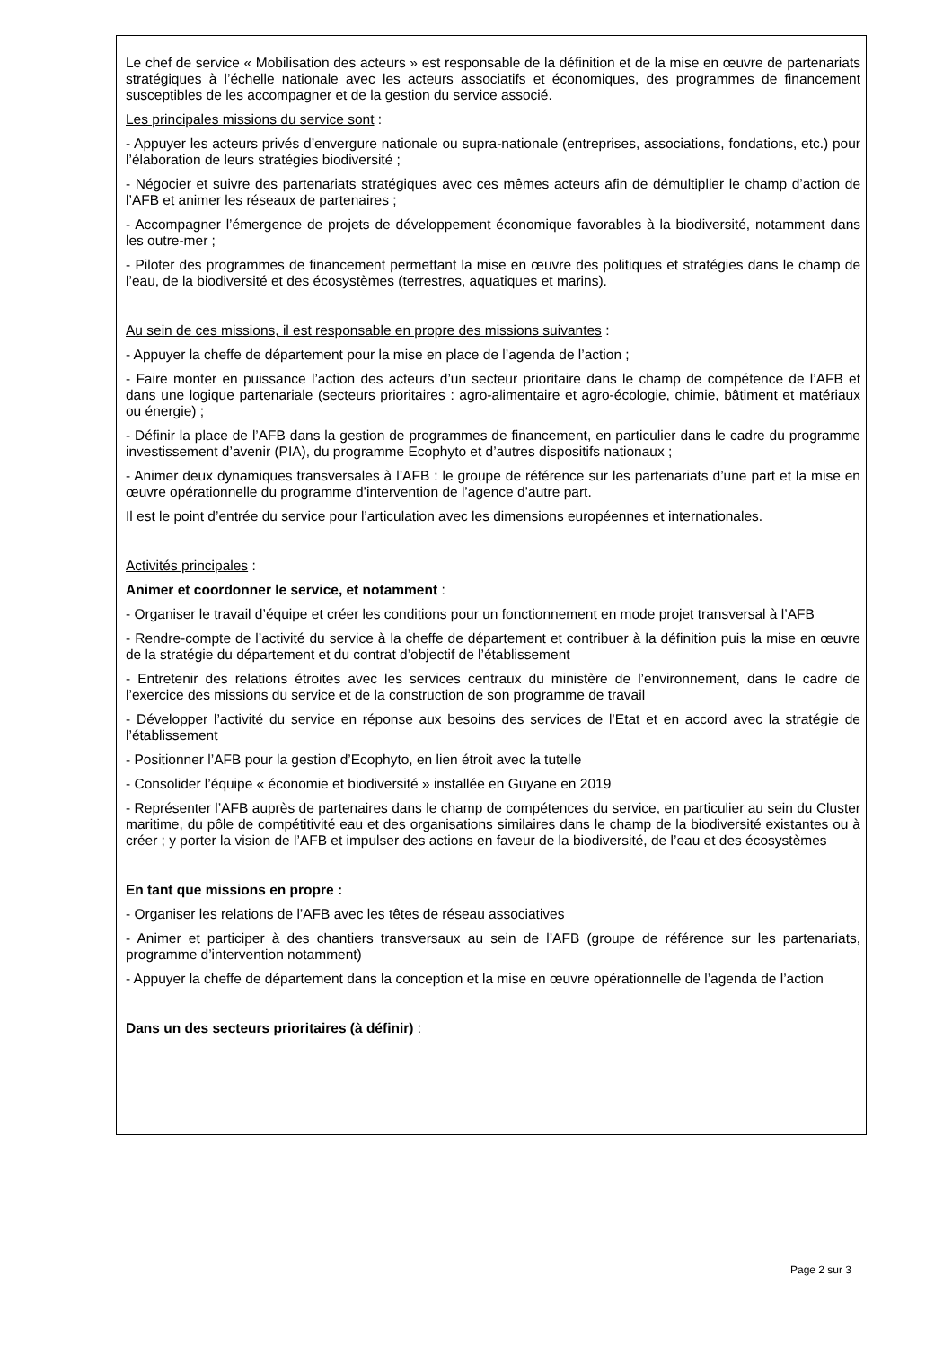Le chef de service « Mobilisation des acteurs » est responsable de la définition et de la mise en œuvre de partenariats stratégiques à l’échelle nationale avec les acteurs associatifs et économiques, des programmes de financement susceptibles de les accompagner et de la gestion du service associé.
Les principales missions du service sont :
- Appuyer les acteurs privés d’envergure nationale ou supra-nationale (entreprises, associations, fondations, etc.) pour l’élaboration de leurs stratégies biodiversité ;
- Négocier et suivre des partenariats stratégiques avec ces mêmes acteurs afin de démultiplier le champ d’action de l’AFB et animer les réseaux de partenaires ;
- Accompagner l’émergence de projets de développement économique favorables à la biodiversité, notamment dans les outre-mer ;
- Piloter des programmes de financement permettant la mise en œuvre des politiques et stratégies dans le champ de l’eau, de la biodiversité et des écosystèmes (terrestres, aquatiques et marins).
Au sein de ces missions, il est responsable en propre des missions suivantes :
- Appuyer la cheffe de département pour la mise en place de l’agenda de l’action ;
- Faire monter en puissance l’action des acteurs d’un secteur prioritaire dans le champ de compétence de l’AFB et dans une logique partenariale (secteurs prioritaires : agro-alimentaire et agro-écologie, chimie, bâtiment et matériaux ou énergie) ;
- Définir la place de l’AFB dans la gestion de programmes de financement, en particulier dans le cadre du programme investissement d’avenir (PIA), du programme Ecophyto et d’autres dispositifs nationaux ;
- Animer deux dynamiques transversales à l’AFB : le groupe de référence sur les partenariats d’une part et la mise en œuvre opérationnelle du programme d’intervention de l’agence d’autre part.
Il est le point d’entrée du service pour l’articulation avec les dimensions européennes et internationales.
Activités principales :
Animer et coordonner le service, et notamment :
- Organiser le travail d’équipe et créer les conditions pour un fonctionnement en mode projet transversal à l’AFB
- Rendre-compte de l’activité du service à la cheffe de département et contribuer à la définition puis la mise en œuvre de la stratégie du département et du contrat d’objectif de l’établissement
- Entretenir des relations étroites avec les services centraux du ministère de l’environnement, dans le cadre de l’exercice des missions du service et de la construction de son programme de travail
- Développer l’activité du service en réponse aux besoins des services de l’Etat et en accord avec la stratégie de l’établissement
- Positionner l’AFB pour la gestion d’Ecophyto, en lien étroit avec la tutelle
- Consolider l’équipe « économie et biodiversité » installée en Guyane en 2019
- Représenter l’AFB auprès de partenaires dans le champ de compétences du service, en particulier au sein du Cluster maritime, du pôle de compétitivité eau et des organisations similaires dans le champ de la biodiversité existantes ou à créer ; y porter la vision de l’AFB et impulser des actions en faveur de la biodiversité, de l’eau et des écosystèmes
En tant que missions en propre :
- Organiser les relations de l’AFB avec les têtes de réseau associatives
- Animer et participer à des chantiers transversaux au sein de l’AFB (groupe de référence sur les partenariats, programme d’intervention notamment)
- Appuyer la cheffe de département dans la conception et la mise en œuvre opérationnelle de l’agenda de l’action
Dans un des secteurs prioritaires (à définir) :
Page 2 sur 3